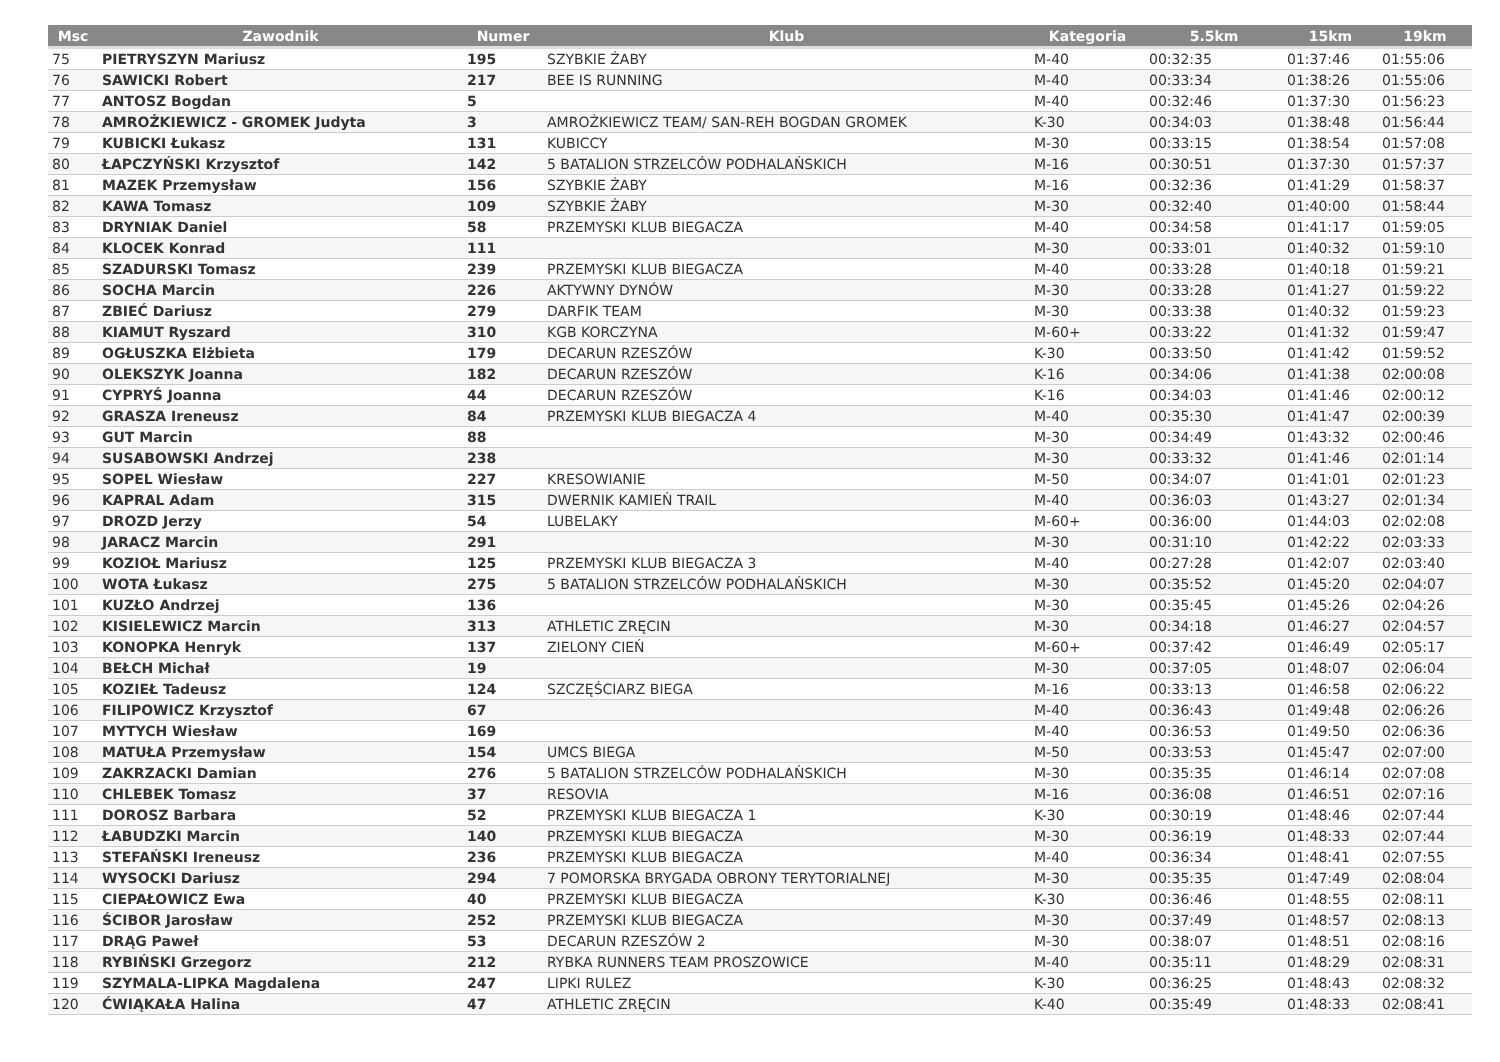| Msc | Zawodnik | Numer | Klub | Kategoria | 5.5km | 15km | 19km |
| --- | --- | --- | --- | --- | --- | --- | --- |
| 75 | PIETRYSZYN Mariusz | 195 | SZYBKIE ŻABY | M-40 | 00:32:35 | 01:37:46 | 01:55:06 |
| 76 | SAWICKI Robert | 217 | BEE IS RUNNING | M-40 | 00:33:34 | 01:38:26 | 01:55:06 |
| 77 | ANTOSZ Bogdan | 5 | | M-40 | 00:32:46 | 01:37:30 | 01:56:23 |
| 78 | AMROŻKIEWICZ - GROMEK Judyta | 3 | AMROŻKIEWICZ TEAM/ SAN-REH BOGDAN GROMEK | K-30 | 00:34:03 | 01:38:48 | 01:56:44 |
| 79 | KUBICKI Łukasz | 131 | KUBICCY | M-30 | 00:33:15 | 01:38:54 | 01:57:08 |
| 80 | ŁAPCZYŃSKI Krzysztof | 142 | 5 BATALION STRZELCÓW PODHALAŃSKICH | M-16 | 00:30:51 | 01:37:30 | 01:57:37 |
| 81 | MAZEK Przemysław | 156 | SZYBKIE ŻABY | M-16 | 00:32:36 | 01:41:29 | 01:58:37 |
| 82 | KAWA Tomasz | 109 | SZYBKIE ŻABY | M-30 | 00:32:40 | 01:40:00 | 01:58:44 |
| 83 | DRYNIAK Daniel | 58 | PRZEMYSKI KLUB BIEGACZA | M-40 | 00:34:58 | 01:41:17 | 01:59:05 |
| 84 | KLOCEK Konrad | 111 | | M-30 | 00:33:01 | 01:40:32 | 01:59:10 |
| 85 | SZADURSKI Tomasz | 239 | PRZEMYSKI KLUB BIEGACZA | M-40 | 00:33:28 | 01:40:18 | 01:59:21 |
| 86 | SOCHA Marcin | 226 | AKTYWNY DYNÓW | M-30 | 00:33:28 | 01:41:27 | 01:59:22 |
| 87 | ZBIEĆ Dariusz | 279 | DARFIK TEAM | M-30 | 00:33:38 | 01:40:32 | 01:59:23 |
| 88 | KIAMUT Ryszard | 310 | KGB KORCZYNA | M-60+ | 00:33:22 | 01:41:32 | 01:59:47 |
| 89 | OGŁUSZKA Elżbieta | 179 | DECARUN RZESZÓW | K-30 | 00:33:50 | 01:41:42 | 01:59:52 |
| 90 | OLEKSZYK Joanna | 182 | DECARUN RZESZÓW | K-16 | 00:34:06 | 01:41:38 | 02:00:08 |
| 91 | CYPRYŚ Joanna | 44 | DECARUN RZESZÓW | K-16 | 00:34:03 | 01:41:46 | 02:00:12 |
| 92 | GRASZA Ireneusz | 84 | PRZEMYSKI KLUB BIEGACZA 4 | M-40 | 00:35:30 | 01:41:47 | 02:00:39 |
| 93 | GUT Marcin | 88 | | M-30 | 00:34:49 | 01:43:32 | 02:00:46 |
| 94 | SUSABOWSKI Andrzej | 238 | | M-30 | 00:33:32 | 01:41:46 | 02:01:14 |
| 95 | SOPEL Wiesław | 227 | KRESOWIANIE | M-50 | 00:34:07 | 01:41:01 | 02:01:23 |
| 96 | KAPRAL Adam | 315 | DWERNIK KAMIEŃ TRAIL | M-40 | 00:36:03 | 01:43:27 | 02:01:34 |
| 97 | DROZD Jerzy | 54 | LUBELAKY | M-60+ | 00:36:00 | 01:44:03 | 02:02:08 |
| 98 | JARACZ Marcin | 291 | | M-30 | 00:31:10 | 01:42:22 | 02:03:33 |
| 99 | KOZIOŁ Mariusz | 125 | PRZEMYSKI KLUB BIEGACZA 3 | M-40 | 00:27:28 | 01:42:07 | 02:03:40 |
| 100 | WOTA Łukasz | 275 | 5 BATALION STRZELCÓW PODHALAŃSKICH | M-30 | 00:35:52 | 01:45:20 | 02:04:07 |
| 101 | KUZŁO Andrzej | 136 | | M-30 | 00:35:45 | 01:45:26 | 02:04:26 |
| 102 | KISIELEWICZ Marcin | 313 | ATHLETIC ZRĘCIN | M-30 | 00:34:18 | 01:46:27 | 02:04:57 |
| 103 | KONOPKA Henryk | 137 | ZIELONY CIEŃ | M-60+ | 00:37:42 | 01:46:49 | 02:05:17 |
| 104 | BEŁCH Michał | 19 | | M-30 | 00:37:05 | 01:48:07 | 02:06:04 |
| 105 | KOZIEŁ Tadeusz | 124 | SZCZĘŚCIARZ BIEGA | M-16 | 00:33:13 | 01:46:58 | 02:06:22 |
| 106 | FILIPOWICZ Krzysztof | 67 | | M-40 | 00:36:43 | 01:49:48 | 02:06:26 |
| 107 | MYTYCH Wiesław | 169 | | M-40 | 00:36:53 | 01:49:50 | 02:06:36 |
| 108 | MATUŁA Przemysław | 154 | UMCS BIEGA | M-50 | 00:33:53 | 01:45:47 | 02:07:00 |
| 109 | ZAKRZACKI Damian | 276 | 5 BATALION STRZELCÓW PODHALAŃSKICH | M-30 | 00:35:35 | 01:46:14 | 02:07:08 |
| 110 | CHLEBEK Tomasz | 37 | RESOVIA | M-16 | 00:36:08 | 01:46:51 | 02:07:16 |
| 111 | DOROSZ Barbara | 52 | PRZEMYSKI KLUB BIEGACZA 1 | K-30 | 00:30:19 | 01:48:46 | 02:07:44 |
| 112 | ŁABUDZKI Marcin | 140 | PRZEMYSKI KLUB BIEGACZA | M-30 | 00:36:19 | 01:48:33 | 02:07:44 |
| 113 | STEFAŃSKI Ireneusz | 236 | PRZEMYSKI KLUB BIEGACZA | M-40 | 00:36:34 | 01:48:41 | 02:07:55 |
| 114 | WYSOCKI Dariusz | 294 | 7 POMORSKA BRYGADA OBRONY TERYTORIALNEJ | M-30 | 00:35:35 | 01:47:49 | 02:08:04 |
| 115 | CIEPAŁOWICZ Ewa | 40 | PRZEMYSKI KLUB BIEGACZA | K-30 | 00:36:46 | 01:48:55 | 02:08:11 |
| 116 | ŚCIBOR Jarosław | 252 | PRZEMYSKI KLUB BIEGACZA | M-30 | 00:37:49 | 01:48:57 | 02:08:13 |
| 117 | DRĄG Paweł | 53 | DECARUN RZESZÓW 2 | M-30 | 00:38:07 | 01:48:51 | 02:08:16 |
| 118 | RYBIŃSKI Grzegorz | 212 | RYBKA RUNNERS TEAM PROSZOWICE | M-40 | 00:35:11 | 01:48:29 | 02:08:31 |
| 119 | SZYMALA-LIPKA Magdalena | 247 | LIPKI RULEZ | K-30 | 00:36:25 | 01:48:43 | 02:08:32 |
| 120 | ĆWIĄKAŁA Halina | 47 | ATHLETIC ZRĘCIN | K-40 | 00:35:49 | 01:48:33 | 02:08:41 |